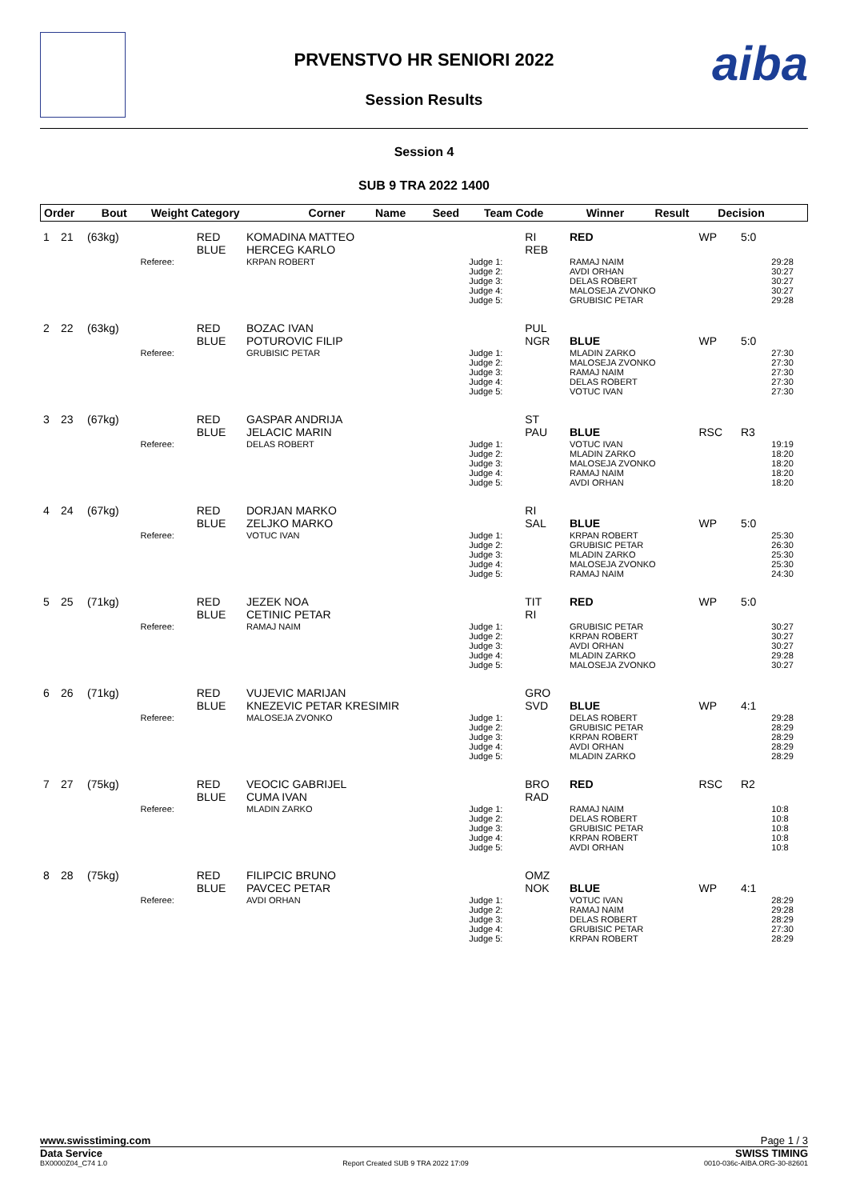aiba
PRVENSTVO HR SENIORI 2022
Session Results
Session 4
SUB 9 TRA 2022 1400
| Order | Bout | Weight Category | | Corner | Name | Seed | Team Code | Winner | Result | Decision | |
| --- | --- | --- | --- | --- | --- | --- | --- | --- | --- | --- | --- |
| 1 | 21 | (63kg) | | RED BLUE | KOMADINA MATTEO HERCEG KARLO | | RI REB | RED | WP | 5:0 | |
| | | | Referee: | | KRPAN ROBERT | Judge 1: Judge 2: Judge 3: Judge 4: Judge 5: | | RAMAJ NAIM AVDI ORHAN DELAS ROBERT MALOSEJA ZVONKO GRUBISIC PETAR | | | 29:28 30:27 30:27 30:27 29:28 |
| 2 | 22 | (63kg) | | RED BLUE | BOZAC IVAN POTUROVIC FILIP | | PUL NGR | BLUE | WP | 5:0 | |
| | | | Referee: | | GRUBISIC PETAR | Judge 1: Judge 2: Judge 3: Judge 4: Judge 5: | | MLADIN ZARKO MALOSEJA ZVONKO RAMAJ NAIM DELAS ROBERT VOTUC IVAN | | | 27:30 27:30 27:30 27:30 27:30 |
| 3 | 23 | (67kg) | | RED BLUE | GASPAR ANDRIJA JELACIC MARIN | | ST PAU | BLUE | RSC | R3 | |
| | | | Referee: | | DELAS ROBERT | Judge 1: Judge 2: Judge 3: Judge 4: Judge 5: | | VOTUC IVAN MLADIN ZARKO MALOSEJA ZVONKO RAMAJ NAIM AVDI ORHAN | | | 19:19 18:20 18:20 18:20 18:20 |
| 4 | 24 | (67kg) | | RED BLUE | DORJAN MARKO ZELJKO MARKO | | RI SAL | BLUE | WP | 5:0 | |
| | | | Referee: | | VOTUC IVAN | Judge 1: Judge 2: Judge 3: Judge 4: Judge 5: | | KRPAN ROBERT GRUBISIC PETAR MLADIN ZARKO MALOSEJA ZVONKO RAMAJ NAIM | | | 25:30 26:30 25:30 25:30 24:30 |
| 5 | 25 | (71kg) | | RED BLUE | JEZEK NOA CETINIC PETAR | | TIT RI | RED | WP | 5:0 | |
| | | | Referee: | | RAMAJ NAIM | Judge 1: Judge 2: Judge 3: Judge 4: Judge 5: | | GRUBISIC PETAR KRPAN ROBERT AVDI ORHAN MLADIN ZARKO MALOSEJA ZVONKO | | | 30:27 30:27 30:27 29:28 30:27 |
| 6 | 26 | (71kg) | | RED BLUE | VUJEVIC MARIJAN KNEZEVIC PETAR KRESIMIR | | GRO SVD | BLUE | WP | 4:1 | |
| | | | Referee: | | MALOSEJA ZVONKO | Judge 1: Judge 2: Judge 3: Judge 4: Judge 5: | | DELAS ROBERT GRUBISIC PETAR KRPAN ROBERT AVDI ORHAN MLADIN ZARKO | | | 29:28 28:29 28:29 28:29 28:29 |
| 7 | 27 | (75kg) | | RED BLUE | VEOCIC GABRIJEL CUMA IVAN | | BRO RAD | RED | RSC | R2 | |
| | | | Referee: | | MLADIN ZARKO | Judge 1: Judge 2: Judge 3: Judge 4: Judge 5: | | RAMAJ NAIM DELAS ROBERT GRUBISIC PETAR KRPAN ROBERT AVDI ORHAN | | | 10:8 10:8 10:8 10:8 10:8 |
| 8 | 28 | (75kg) | | RED BLUE | FILIPCIC BRUNO PAVCEC PETAR | | OMZ NOK | BLUE | WP | 4:1 | |
| | | | Referee: | | AVDI ORHAN | Judge 1: Judge 2: Judge 3: Judge 4: Judge 5: | | VOTUC IVAN RAMAJ NAIM DELAS ROBERT GRUBISIC PETAR KRPAN ROBERT | | | 28:29 29:28 28:29 27:30 28:29 |
www.swisstiming.com Page 1 / 3
Data Service SWISS TIMING
BX0000Z04_C74 1.0 Report Created SUB 9 TRA 2022 17:09 0010-036c-AIBA.ORG-30-82601